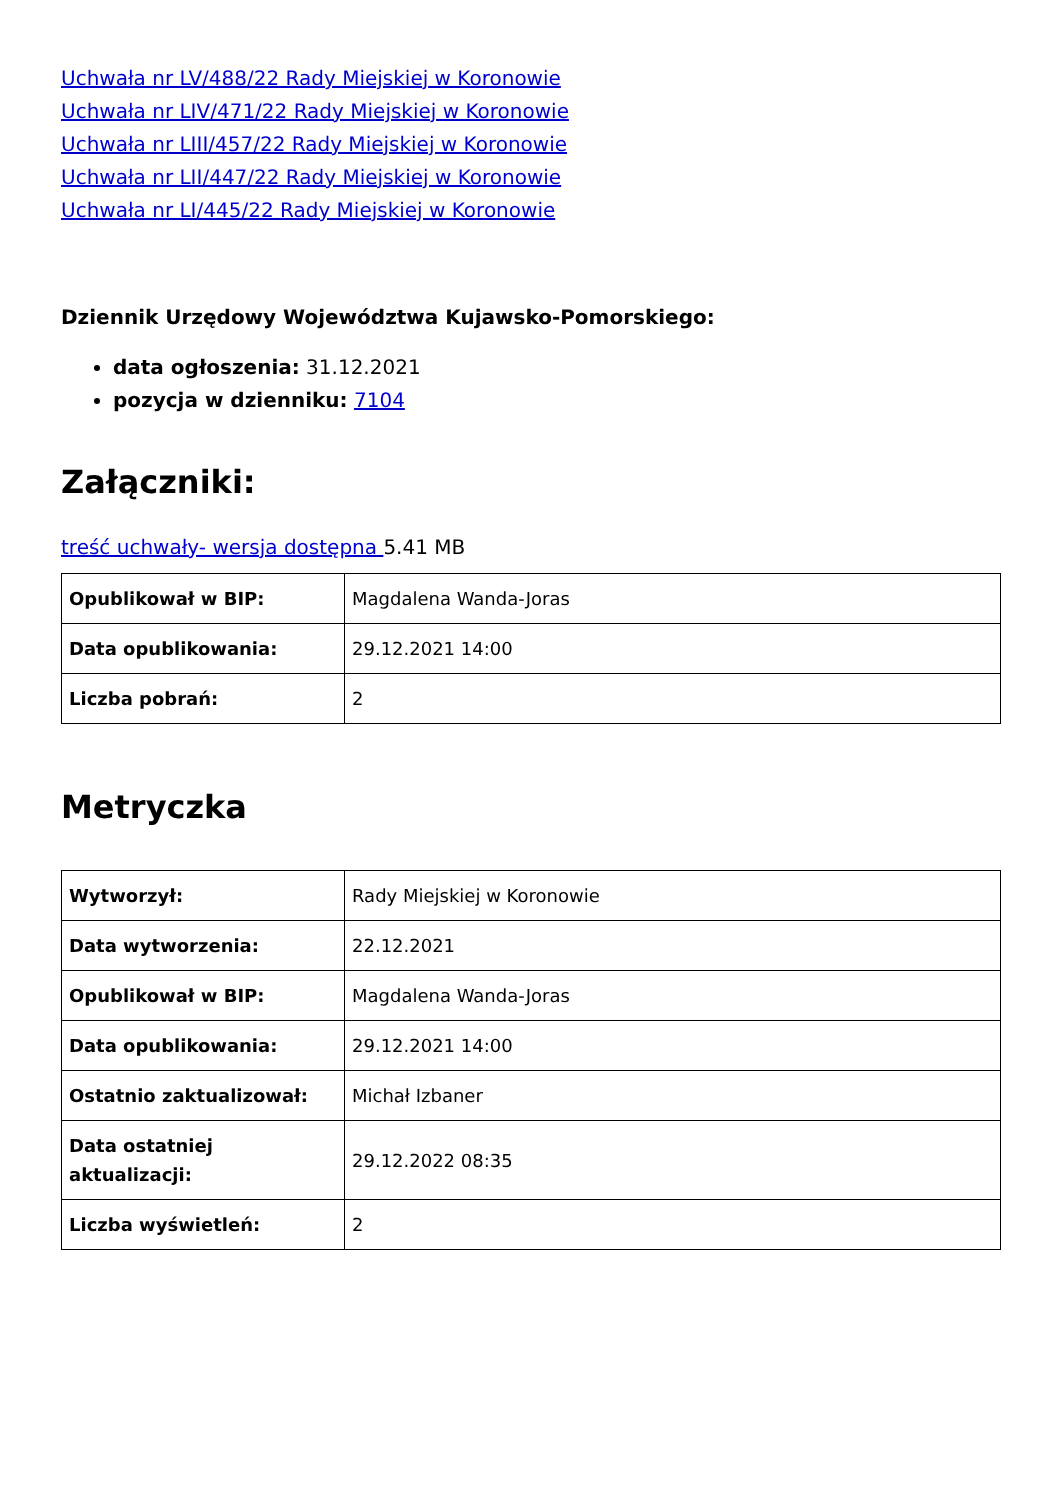Uchwała nr LV/488/22 Rady Miejskiej w Koronowie
Uchwała nr LIV/471/22 Rady Miejskiej w Koronowie
Uchwała nr LIII/457/22 Rady Miejskiej w Koronowie
Uchwała nr LII/447/22 Rady Miejskiej w Koronowie
Uchwała nr LI/445/22 Rady Miejskiej w Koronowie
Dziennik Urzędowy Województwa Kujawsko-Pomorskiego:
data ogłoszenia: 31.12.2021
pozycja w dzienniku: 7104
Załączniki:
treść uchwały- wersja dostępna 5.41 MB
| Opublikował w BIP: | Magdalena Wanda-Joras |
| Data opublikowania: | 29.12.2021 14:00 |
| Liczba pobrań: | 2 |
Metryczka
| Wytworzył: | Rady Miejskiej w Koronowie |
| Data wytworzenia: | 22.12.2021 |
| Opublikował w BIP: | Magdalena Wanda-Joras |
| Data opublikowania: | 29.12.2021 14:00 |
| Ostatnio zaktualizował: | Michał Izbaner |
| Data ostatniej aktualizacji: | 29.12.2022 08:35 |
| Liczba wyświetleń: | 2 |